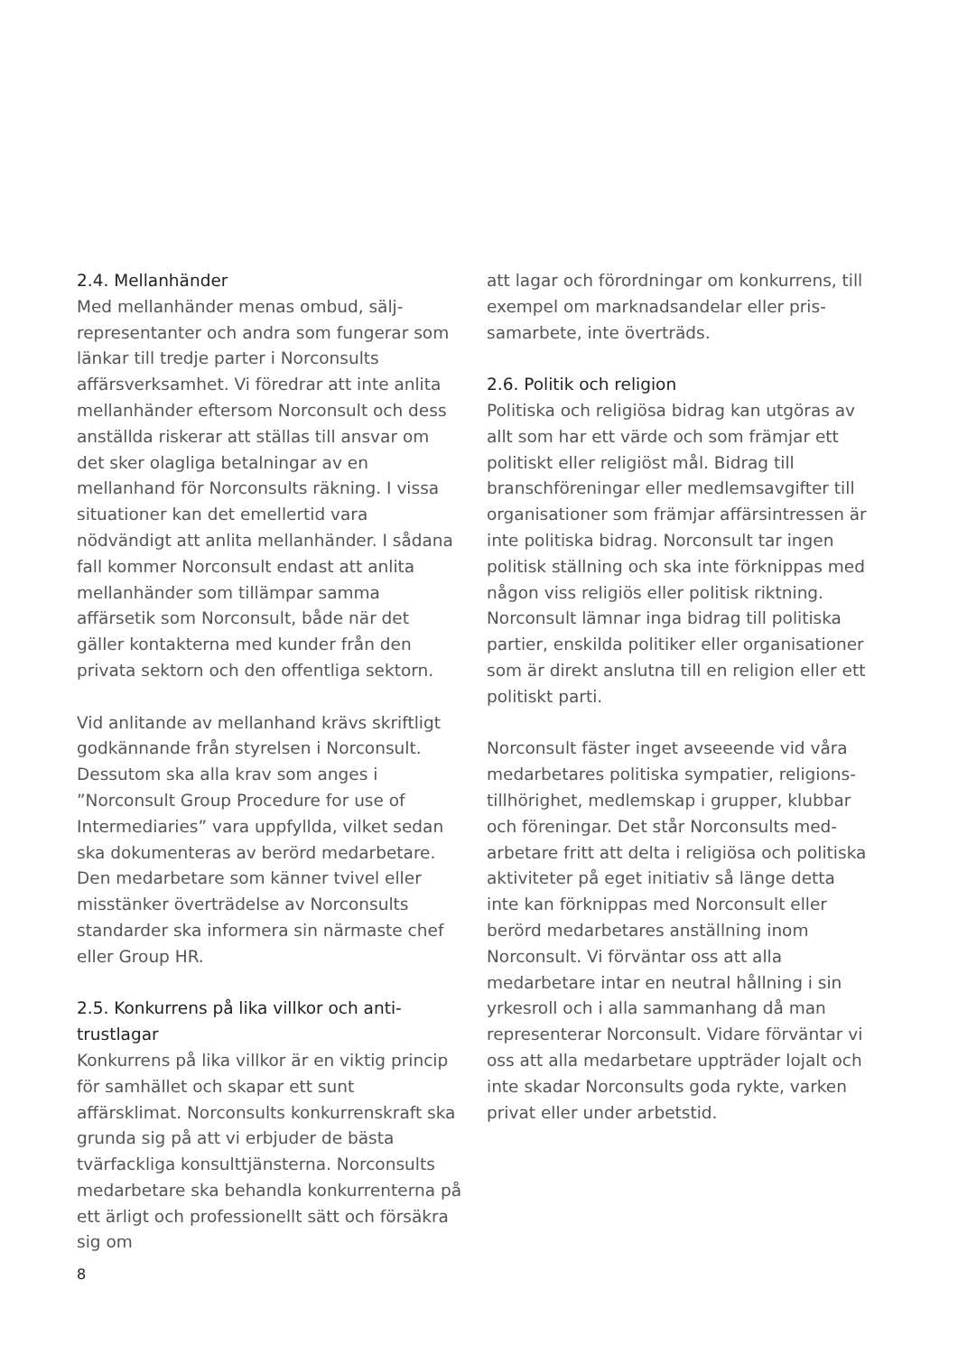2.4. Mellanhänder
Med mellanhänder menas ombud, sälj-representanter och andra som fungerar som länkar till tredje parter i Norconsults affärsverksamhet. Vi föredrar att inte anlita mellanhänder eftersom Norconsult och dess anställda riskerar att ställas till ansvar om det sker olagliga betalningar av en mellanhand för Norconsults räkning. I vissa situationer kan det emellertid vara nödvändigt att anlita mellanhänder. I sådana fall kommer Norconsult endast att anlita mellanhänder som tillämpar samma affärsetik som Norconsult, både när det gäller kontakterna med kunder från den privata sektorn och den offentliga sektorn.
Vid anlitande av mellanhand krävs skriftligt godkännande från styrelsen i Norconsult. Dessutom ska alla krav som anges i ”Norconsult Group Procedure for use of Intermediaries” vara uppfyllda, vilket sedan ska dokumenteras av berörd medarbetare. Den medarbetare som känner tvivel eller misstänker överträdelse av Norconsults standarder ska informera sin närmaste chef eller Group HR.
2.5. Konkurrens på lika villkor och anti-trustlagar
Konkurrens på lika villkor är en viktig princip för samhället och skapar ett sunt affärsklimat. Norconsults konkurrenskraft ska grunda sig på att vi erbjuder de bästa tvärfackliga konsulttjänsterna. Norconsults medarbetare ska behandla konkurrenterna på ett ärligt och professionellt sätt och försäkra sig om
att lagar och förordningar om konkurrens, till exempel om marknadsandelar eller pris-samarbete, inte överträds.
2.6. Politik och religion
Politiska och religiösa bidrag kan utgöras av allt som har ett värde och som främjar ett politiskt eller religiöst mål. Bidrag till branschföreningar eller medlemsavgifter till organisationer som främjar affärsintressen är inte politiska bidrag. Norconsult tar ingen politisk ställning och ska inte förknippas med någon viss religiös eller politisk riktning. Norconsult lämnar inga bidrag till politiska partier, enskilda politiker eller organisationer som är direkt anslutna till en religion eller ett politiskt parti.
Norconsult fäster inget avseeende vid våra medarbetares politiska sympatier, religions-tillhörighet, medlemskap i grupper, klubbar och föreningar. Det står Norconsults med-arbetare fritt att delta i religiösa och politiska aktiviteter på eget initiativ så länge detta inte kan förknippas med Norconsult eller berörd medarbetares anställning inom Norconsult. Vi förväntar oss att alla medarbetare intar en neutral hållning i sin yrkesroll och i alla sammanhang då man representerar Norconsult. Vidare förväntar vi oss att alla medarbetare uppträder lojalt och inte skadar Norconsults goda rykte, varken privat eller under arbetstid.
8